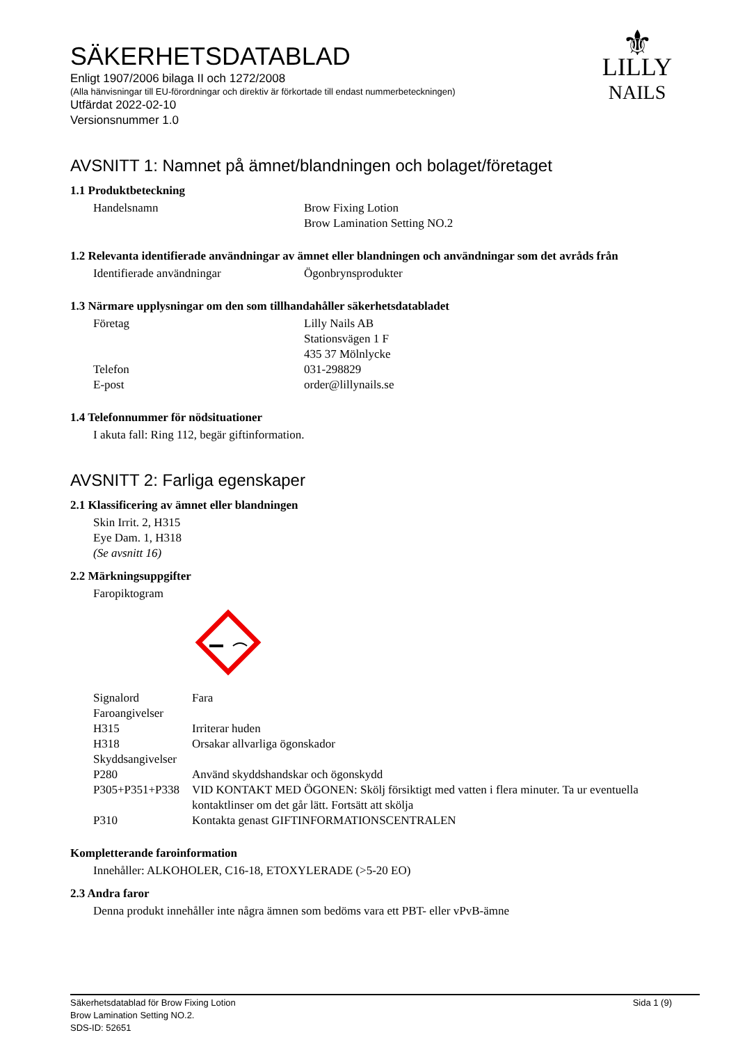⚜
LILLY
NAILS
SÄKERHETSDATABLAD
Enligt 1907/2006 bilaga II och 1272/2008
(Alla hänvisningar till EU-förordningar och direktiv är förkortade till endast nummerbeteckningen)
Utfärdat 2022-02-10
Versionsnummer 1.0
AVSNITT 1: Namnet på ämnet/blandningen och bolaget/företaget
1.1 Produktbeteckning
Handelsnamn Brow Fixing Lotion
Brow Lamination Setting NO.2
1.2 Relevanta identifierade användningar av ämnet eller blandningen och användningar som det avråds från
Identifierade användningar Ögonbrynsprodukter
1.3 Närmare upplysningar om den som tillhandahåller säkerhetsdatabladet
Företag Lilly Nails AB
Stationsvägen 1 F
435 37 Mölnlycke
Telefon 031-298829
E-post order@lillynails.se
1.4 Telefonnummer för nödsituationer
I akuta fall: Ring 112, begär giftinformation.
AVSNITT 2: Farliga egenskaper
2.1 Klassificering av ämnet eller blandningen
Skin Irrit. 2, H315
Eye Dam. 1, H318
(Se avsnitt 16)
2.2 Märkningsuppgifter
Faropiktogram
Signalord Fara
Faroangivelser
H315 Irriterar huden
H318 Orsakar allvarliga ögonskador
Skyddsangivelser
P280 Använd skyddshandskar och ögonskydd
P305+P351+P338
VID KONTAKT MED ÖGONEN: Skölj försiktigt med vatten i flera minuter. Ta ur eventuella kontaktlinser om det går lätt. Fortsätt att skölja
P310 Kontakta genast GIFTINFORMATIONSCENTRALEN
Kompletterande faroinformation
Innehåller: ALKOHOLER, C16-18, ETOXYLERADE (>5-20 EO)
2.3 Andra faror
Denna produkt innehåller inte några ämnen som bedöms vara ett PBT- eller vPvB-ämne
Säkerhetsdatablad för Brow Fixing Lotion
Brow Lamination Setting NO.2.
SDS-ID: 52651
Sida 1 (9)